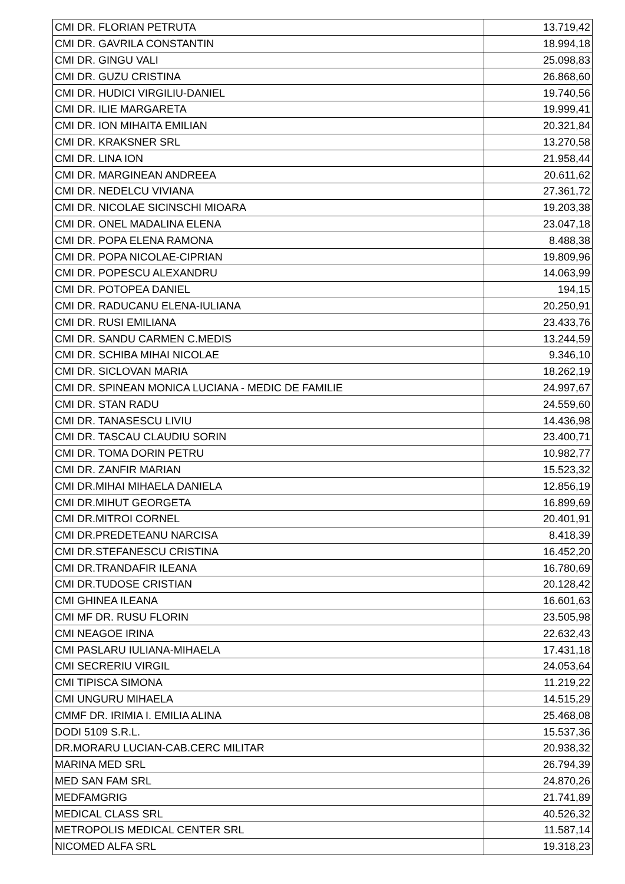| CMI DR. FLORIAN PETRUTA | 13.719,42 |
| CMI DR. GAVRILA CONSTANTIN | 18.994,18 |
| CMI DR. GINGU VALI | 25.098,83 |
| CMI DR. GUZU CRISTINA | 26.868,60 |
| CMI DR. HUDICI VIRGILIU-DANIEL | 19.740,56 |
| CMI DR. ILIE MARGARETA | 19.999,41 |
| CMI DR. ION MIHAITA EMILIAN | 20.321,84 |
| CMI DR. KRAKSNER SRL | 13.270,58 |
| CMI DR. LINA ION | 21.958,44 |
| CMI DR. MARGINEAN ANDREEA | 20.611,62 |
| CMI DR. NEDELCU VIVIANA | 27.361,72 |
| CMI DR. NICOLAE SICINSCHI MIOARA | 19.203,38 |
| CMI DR. ONEL MADALINA ELENA | 23.047,18 |
| CMI DR. POPA ELENA RAMONA | 8.488,38 |
| CMI DR. POPA NICOLAE-CIPRIAN | 19.809,96 |
| CMI DR. POPESCU ALEXANDRU | 14.063,99 |
| CMI DR. POTOPEA DANIEL | 194,15 |
| CMI DR. RADUCANU ELENA-IULIANA | 20.250,91 |
| CMI DR. RUSI EMILIANA | 23.433,76 |
| CMI DR. SANDU CARMEN C.MEDIS | 13.244,59 |
| CMI DR. SCHIBA MIHAI NICOLAE | 9.346,10 |
| CMI DR. SICLOVAN MARIA | 18.262,19 |
| CMI DR. SPINEAN MONICA LUCIANA - MEDIC DE FAMILIE | 24.997,67 |
| CMI DR. STAN RADU | 24.559,60 |
| CMI DR. TANASESCU LIVIU | 14.436,98 |
| CMI DR. TASCAU CLAUDIU SORIN | 23.400,71 |
| CMI DR. TOMA DORIN PETRU | 10.982,77 |
| CMI DR. ZANFIR MARIAN | 15.523,32 |
| CMI DR.MIHAI MIHAELA DANIELA | 12.856,19 |
| CMI DR.MIHUT GEORGETA | 16.899,69 |
| CMI DR.MITROI CORNEL | 20.401,91 |
| CMI DR.PREDETEANU NARCISA | 8.418,39 |
| CMI DR.STEFANESCU CRISTINA | 16.452,20 |
| CMI DR.TRANDAFIR ILEANA | 16.780,69 |
| CMI DR.TUDOSE CRISTIAN | 20.128,42 |
| CMI GHINEA ILEANA | 16.601,63 |
| CMI MF DR. RUSU FLORIN | 23.505,98 |
| CMI NEAGOE IRINA | 22.632,43 |
| CMI PASLARU IULIANA-MIHAELA | 17.431,18 |
| CMI SECRERIU VIRGIL | 24.053,64 |
| CMI TIPISCA SIMONA | 11.219,22 |
| CMI UNGURU MIHAELA | 14.515,29 |
| CMMF DR. IRIMIA I. EMILIA ALINA | 25.468,08 |
| DODI 5109 S.R.L. | 15.537,36 |
| DR.MORARU LUCIAN-CAB.CERC MILITAR | 20.938,32 |
| MARINA MED SRL | 26.794,39 |
| MED SAN FAM SRL | 24.870,26 |
| MEDFAMGRIG | 21.741,89 |
| MEDICAL CLASS SRL | 40.526,32 |
| METROPOLIS MEDICAL CENTER SRL | 11.587,14 |
| NICOMED ALFA SRL | 19.318,23 |